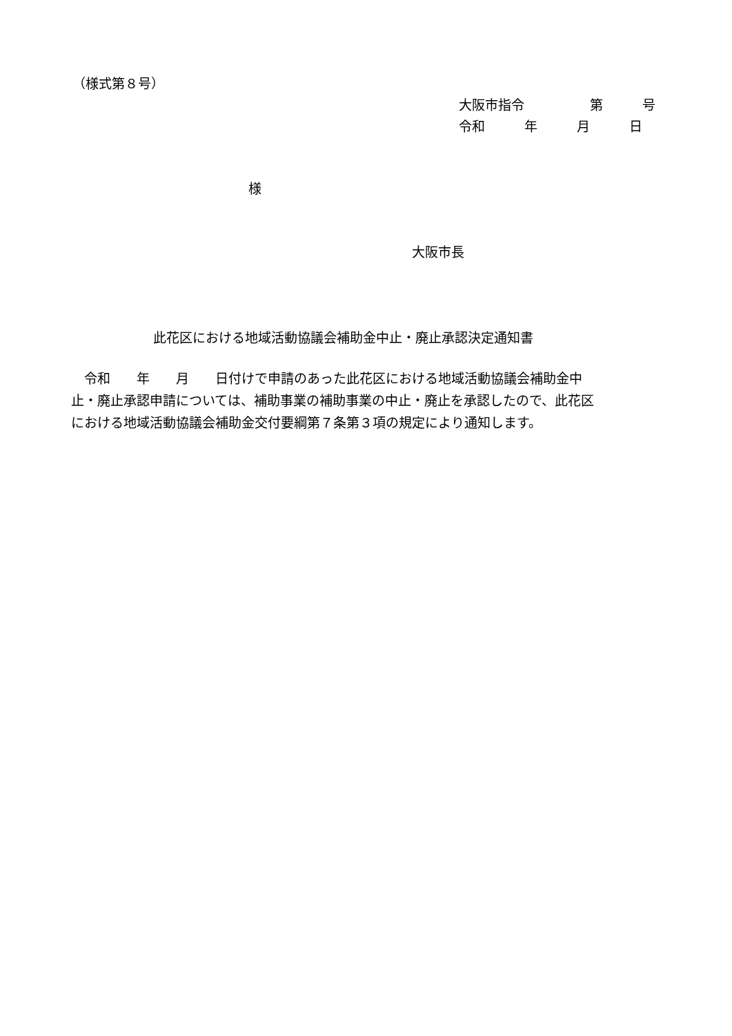（様式第８号）
大阪市指令　　　　　第　　　号
令和　　　年　　　月　　　日
様
大阪市長
此花区における地域活動協議会補助金中止・廃止承認決定通知書
　令和　　年　　月　　日付けで申請のあった此花区における地域活動協議会補助金中 止・廃止承認申請については、補助事業の補助事業の中止・廃止を承認したので、此花区 における地域活動協議会補助金交付要綱第７条第３項の規定により通知します。